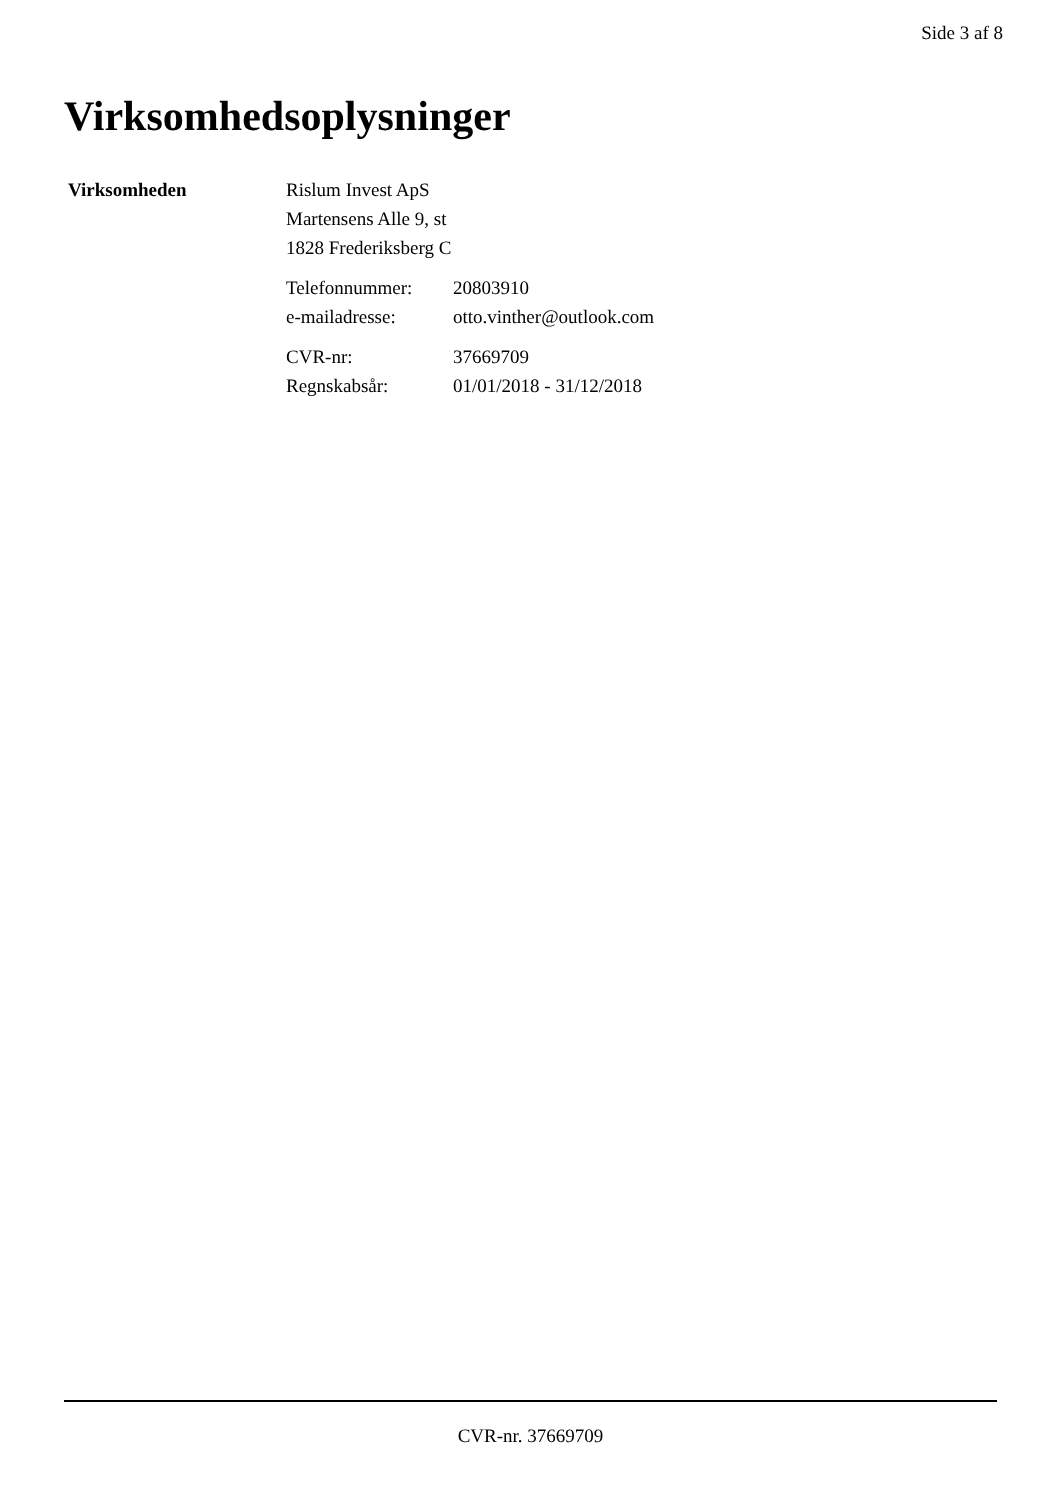Side 3 af 8
Virksomhedsoplysninger
Virksomheden Rislum Invest ApS
Martensens Alle 9, st
1828 Frederiksberg C
| Telefonnummer: | 20803910 |
| e-mailadresse: | otto.vinther@outlook.com |
| CVR-nr: | 37669709 |
| Regnskabsår: | 01/01/2018 - 31/12/2018 |
CVR-nr. 37669709